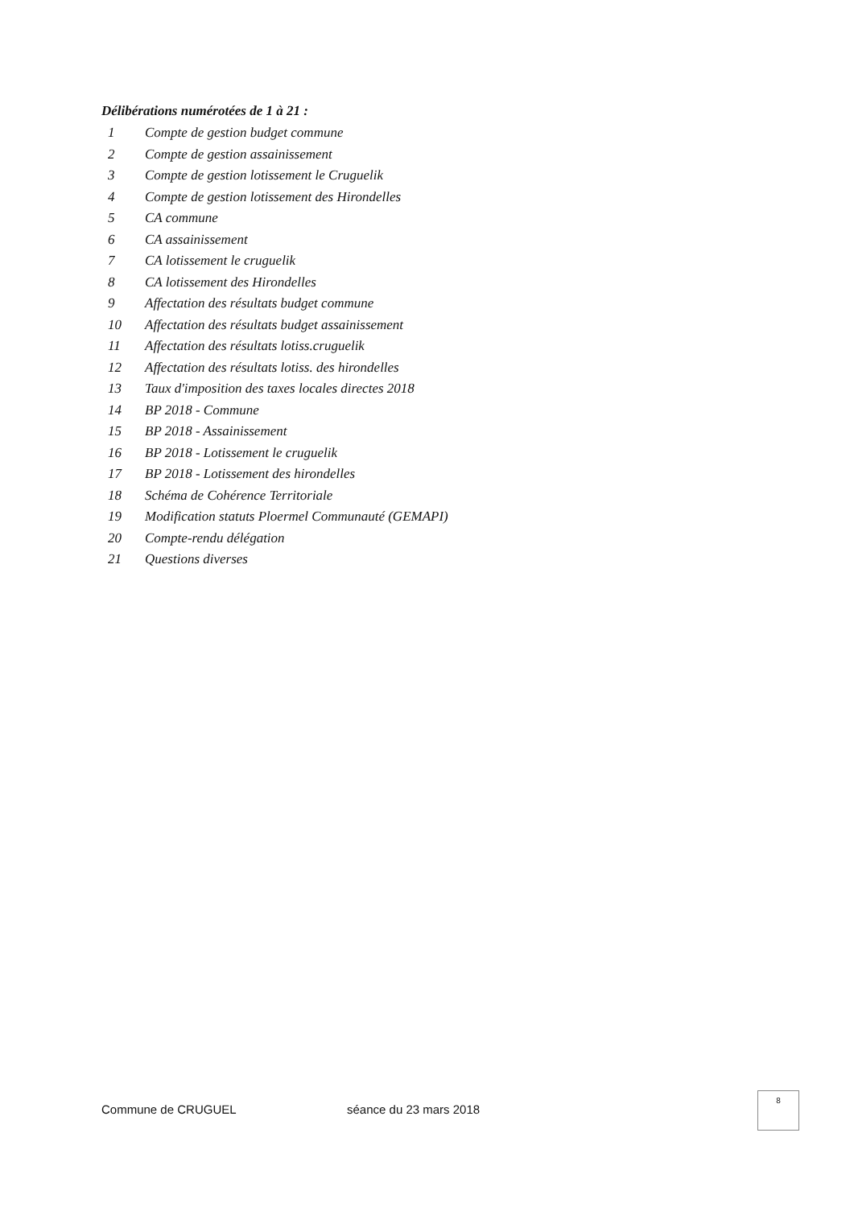Délibérations numérotées de 1 à 21 :
| 1 | Compte de gestion budget commune |
| 2 | Compte de gestion assainissement |
| 3 | Compte de gestion lotissement le Cruguelik |
| 4 | Compte de gestion lotissement des Hirondelles |
| 5 | CA commune |
| 6 | CA assainissement |
| 7 | CA lotissement le cruguelik |
| 8 | CA lotissement des Hirondelles |
| 9 | Affectation des résultats budget commune |
| 10 | Affectation des résultats budget assainissement |
| 11 | Affectation des résultats lotiss.cruguelik |
| 12 | Affectation des résultats lotiss. des hirondelles |
| 13 | Taux d'imposition des taxes locales directes 2018 |
| 14 | BP 2018 - Commune |
| 15 | BP 2018 - Assainissement |
| 16 | BP 2018 - Lotissement le cruguelik |
| 17 | BP 2018 - Lotissement des hirondelles |
| 18 | Schéma de Cohérence Territoriale |
| 19 | Modification statuts Ploermel Communauté (GEMAPI) |
| 20 | Compte-rendu délégation |
| 21 | Questions diverses |
Commune de CRUGUEL séance du 23 mars 2018
8